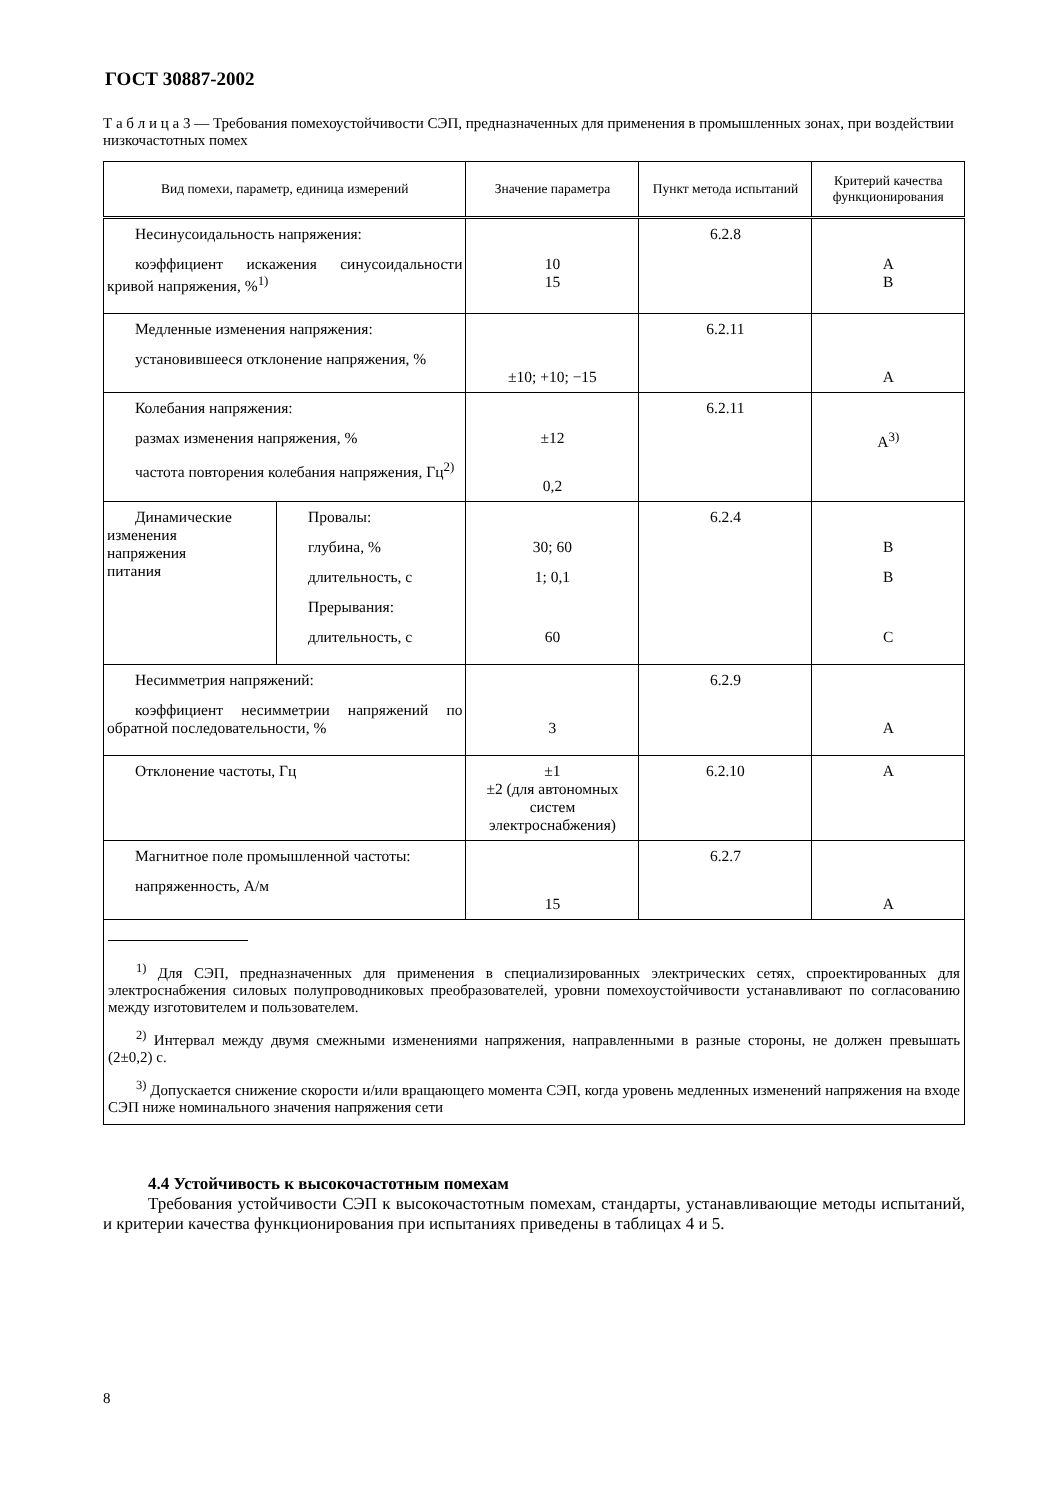ГОСТ 30887-2002
Т а б л и ц а 3 — Требования помехоустойчивости СЭП, предназначенных для применения в промышленных зонах, при воздействии низкочастотных помех
| Вид помехи, параметр, единица измерений | | Значение параметра | Пункт метода испытаний | Критерий качества функционирования |
| --- | --- | --- | --- | --- |
| Несинусоидальность напряжения: коэффициент искажения синусоидальности кривой напряжения, %<sup>1)</sup> | | 10 15 | 6.2.8 | A B |
| Медленные изменения напряжения: установившееся отклонение напряжения, % | | ±10; +10; −15 | 6.2.11 | A |
| Колебания напряжения: размах изменения напряжения, % частота повторения колебания напряжения, Гц<sup>2)</sup> | | ±12 0,2 | 6.2.11 | A<sup>3)</sup> |
| Динамические изменения напряжения питания | Провалы: глубина, % длительность, с Прерывания: длительность, с | 30; 60 1; 0,1 60 | 6.2.4 | B B C |
| Несимметрия напряжений: коэффициент несимметрии напряжений по обратной последовательности, % | | 3 | 6.2.9 | A |
| Отклонение частоты, Гц | | ±1 ±2 (для автономных систем электроснабжения) | 6.2.10 | A |
| Магнитное поле промышленной частоты: напряженность, А/м | | 15 | 6.2.7 | A |
| <sup>1)</sup> Для СЭП, предназначенных для применения в специализированных электрических сетях, спроектированных для электроснабжения силовых полупроводниковых преобразователей, уровни помехоустойчивости устанавливают по согласованию между изготовителем и пользователем. <sup>2)</sup> Интервал между двумя смежными изменениями напряжения, направленными в разные стороны, не должен превышать (2±0,2) с. <sup>3)</sup> Допускается снижение скорости и/или вращающего момента СЭП, когда уровень медленных изменений напряжения на входе СЭП ниже номинального значения напряжения сети | | | | |
4.4 Устойчивость к высокочастотным помехам
Требования устойчивости СЭП к высокочастотным помехам, стандарты, устанавливающие методы испытаний, и критерии качества функционирования при испытаниях приведены в таблицах 4 и 5.
8